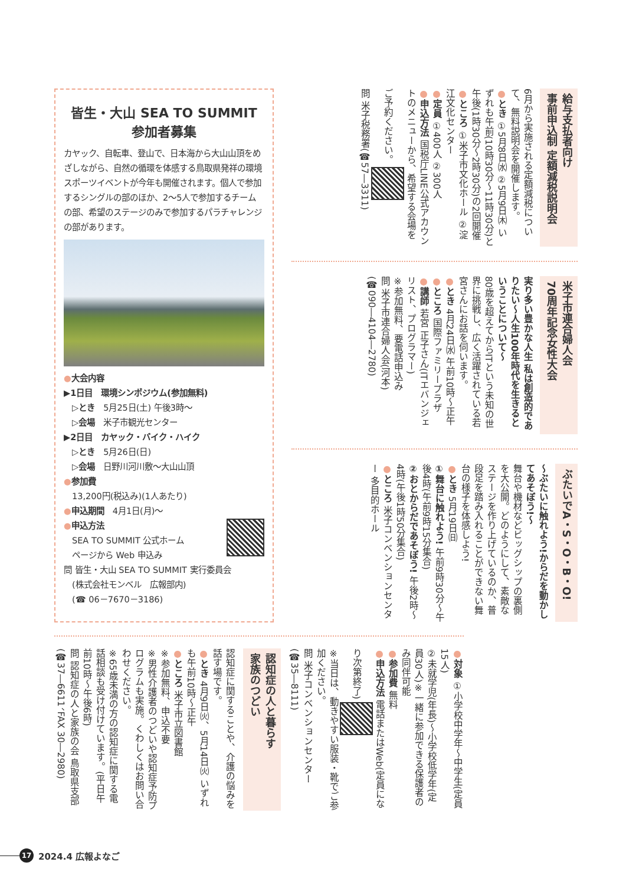給与支払者向け
事前申込制 定額減税説明会
6月から実施される定額減税について、無料説明会を開催します。
●とき ①5月8日㈬ ②5月9日㈭ いずれも午前(10時30分～11時30分)と午後(1時30分～2時30分)の2回開催
●ところ ①米子市文化ホール ②淀江文化センター
●定員 ①400人 ②300人
●申込方法 国税庁LINE公式アカウントのメニューから、希望する会場をご予約ください。
問 米子税務署(☎57―3311)
米子市連合婦人会
70周年記念女性大会
実り多い豊かな人生 私は創造的でありたい～人生100年時代を生きるということについて～
80歳を超えてからITという未知の世界に挑戦し、広く活躍されている若宮さんにお話を伺います。
●とき 4月24日㈬ 午前10時～正午
●ところ 国際ファミリープラザ
●講師 若宮 正子さん(ITエバンジェリスト、プログラマー)
※参加無料、要電話申込み
問 米子市連合婦人会(河本)(☎090―4104―2780)
ぶたいでA・S・O・B・O!
～ぶたいに触れよう!からだを動かしてあそぼう!～
舞台や機材などビッグシップの裏側を大公開。どのようにして、素敵なステージを作り上げているのか、普段足を踏み入れることができない舞台の様子を体感しよう!
●とき 5月19日㈰
①舞台に触れよう! 午前9時30分～午後4時(午前9時15分集合)
②おとからだであそぼう! 午後2時～4時(午後1時50分集合)
●ところ 米子コンベンションセンター 多目的ホール
皆生・大山 SEA TO SUMMIT
参加者募集
カヤック、自転車、登山で、日本海から大山山頂をめざしながら、自然の循環を体感する鳥取県発祥の環境スポーツイベントが今年も開催されます。個人で参加するシングルの部のほか、2～5人で参加するチームの部、希望のステージのみで参加するパラチャレンジの部があります。
●大会内容
▶1日目　環境シンポジウム(参加無料)
　▷とき　5月25日(土) 午後3時～
　▷会場　米子市観光センター
▶2日目　カヤック・バイク・ハイク
　▷とき　5月26日(日)
　▷会場　日野川河川敷～大山山頂
●参加費
　13,200円(税込み)(1人あたり)
●申込期間　4月1日(月)～
●申込方法
　SEA TO SUMMIT 公式ホーム
　ページから Web 申込み
問 皆生・大山 SEA TO SUMMIT 実行委員会
　(株式会社モンベル　広報部内)
　(☎ 06－7670－3186)
●対象 ①小学校中学年～中学生(定員15人)
②未就学児(年長)～小学校低学年(定員30人)※一緒に参加できる保護者のみ同伴可能
●参加費 無料
●申込方法 電話またはWeb(定員になり次第終了)
※当日は、動きやすい服装・靴でご参加ください。
問 米子コンベンションセンター(☎35―8111)
認知症の人と暮らす
家族のつどい
認知症に関することや、介護の悩みを話す場です。
●とき 4月9日㈫、5月14日㈫ いずれも午前10時～正午
●ところ 米子市立図書館
※参加無料、申込不要
※男性介護者のつどいや認知症予防プログラムも実施。くわしくはお問い合わせください。
※65歳未満の方の認知症に関する電話相談も受け付けています。(平日午前10時～午後6時)
問 認知症の人と家族の会 鳥取県支部(☎37―6611、FAX 30―2980)
17 2024.4 広報よなご